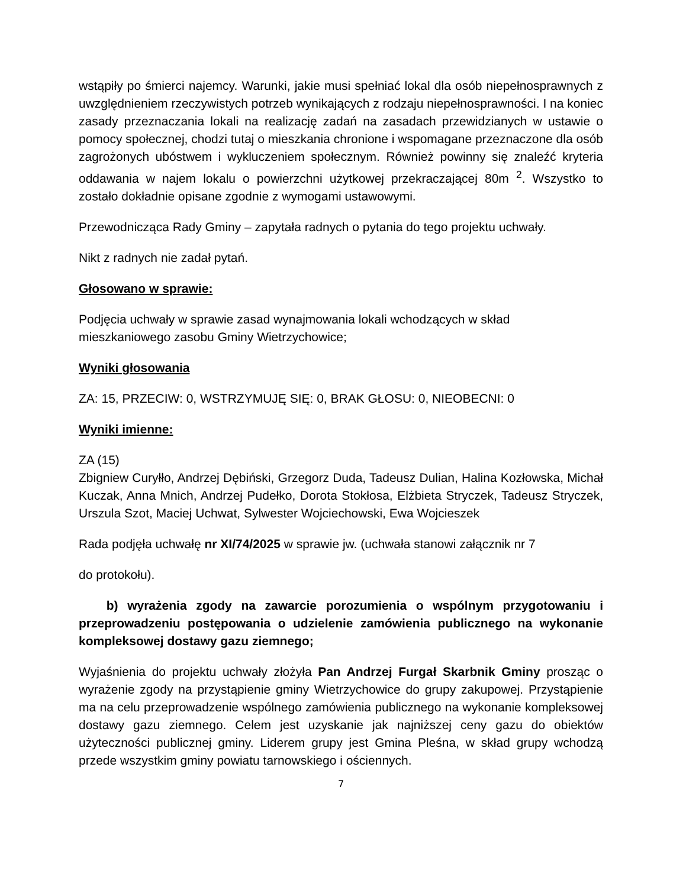wstąpiły po śmierci najemcy. Warunki, jakie musi spełniać lokal dla osób niepełnosprawnych z uwzględnieniem rzeczywistych potrzeb wynikających z rodzaju niepełnosprawności. I na koniec zasady przeznaczania lokali na realizację zadań na zasadach przewidzianych w ustawie o pomocy społecznej, chodzi tutaj o mieszkania chronione i wspomagane przeznaczone dla osób zagrożonych ubóstwem i wykluczeniem społecznym. Również powinny się znaleźć kryteria oddawania w najem lokalu o powierzchni użytkowej przekraczającej 80m <sup>2</sup>. Wszystko to zostało dokładnie opisane zgodnie z wymogami ustawowymi.
Przewodnicząca Rady Gminy – zapytała radnych o pytania do tego projektu uchwały.
Nikt z radnych nie zadał pytań.
Głosowano w sprawie:
Podjęcia uchwały w sprawie zasad wynajmowania lokali wchodzących w skład
mieszkaniowego zasobu Gminy Wietrzychowice;
Wyniki głosowania
ZA: 15, PRZECIW: 0, WSTRZYMUJĘ SIĘ: 0, BRAK GŁOSU: 0, NIEOBECNI: 0
Wyniki imienne:
ZA (15)
Zbigniew Curyłło, Andrzej Dębiński, Grzegorz Duda, Tadeusz Dulian, Halina Kozłowska, Michał Kuczak, Anna Mnich, Andrzej Pudełko, Dorota Stokłosa, Elżbieta Stryczek, Tadeusz Stryczek, Urszula Szot, Maciej Uchwat, Sylwester Wojciechowski, Ewa Wojcieszek
Rada podjęła uchwałę nr XI/74/2025 w sprawie jw. (uchwała stanowi załącznik nr 7
do protokołu).
b) wyrażenia zgody na zawarcie porozumienia o wspólnym przygotowaniu i przeprowadzeniu postępowania o udzielenie zamówienia publicznego na wykonanie kompleksowej dostawy gazu ziemnego;
Wyjaśnienia do projektu uchwały złożyła Pan Andrzej Furgał Skarbnik Gminy prosząc o wyrażenie zgody na przystąpienie gminy Wietrzychowice do grupy zakupowej. Przystąpienie ma na celu przeprowadzenie wspólnego zamówienia publicznego na wykonanie kompleksowej dostawy gazu ziemnego. Celem jest uzyskanie jak najniższej ceny gazu do obiektów użyteczności publicznej gminy. Liderem grupy jest Gmina Pleśna, w skład grupy wchodzą przede wszystkim gminy powiatu tarnowskiego i ościennych.
7